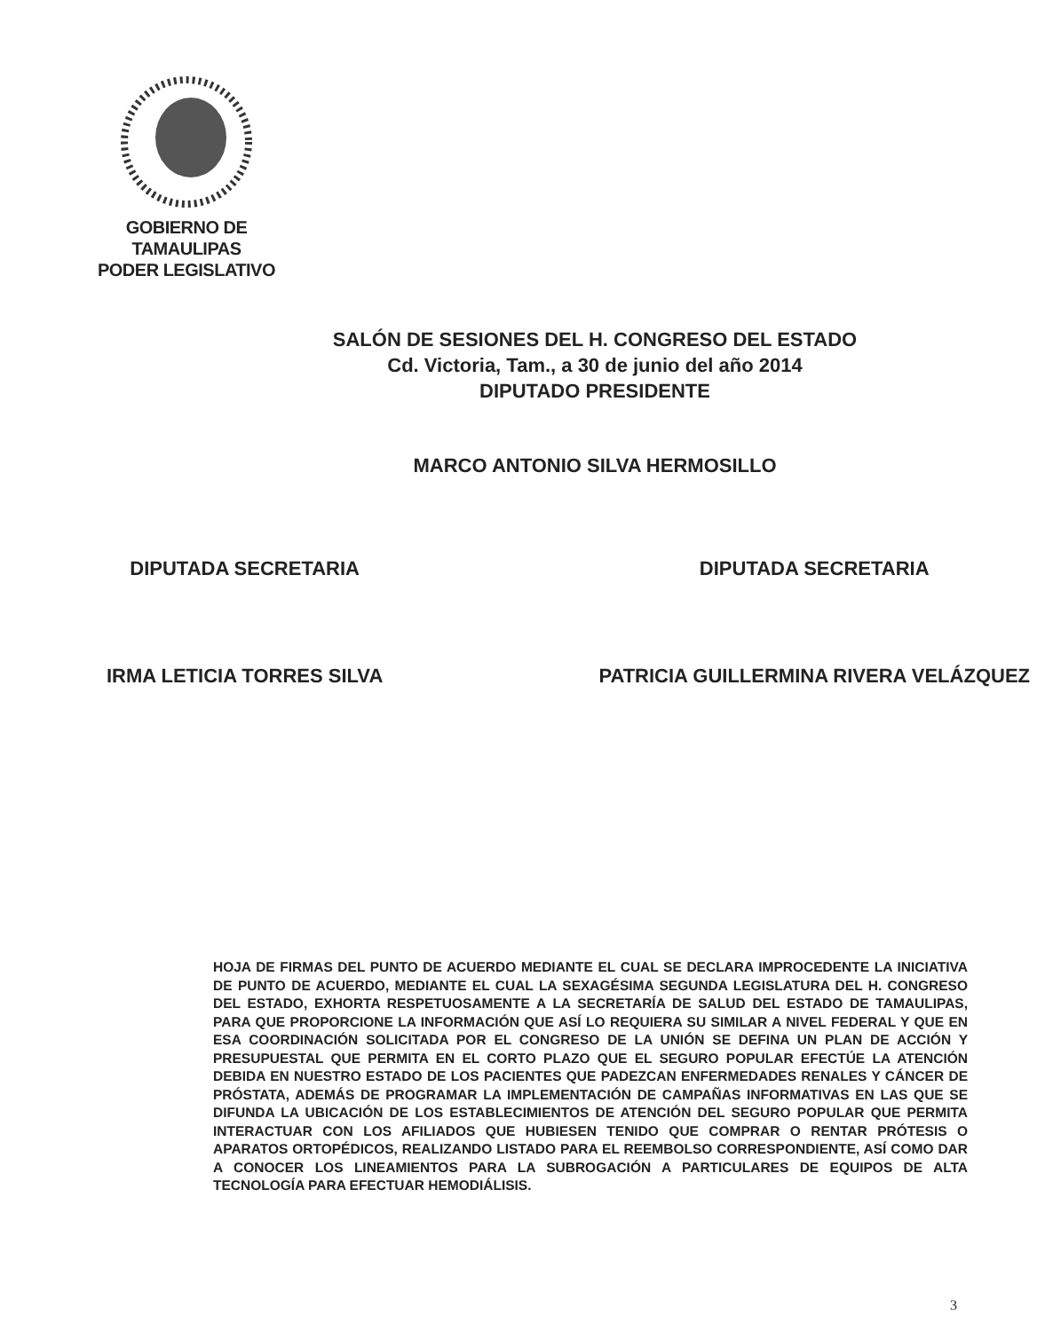GOBIERNO DE TAMAULIPAS
PODER LEGISLATIVO
SALÓN DE SESIONES DEL H. CONGRESO DEL ESTADO
Cd. Victoria, Tam., a 30 de junio del año 2014
DIPUTADO PRESIDENTE
MARCO ANTONIO SILVA HERMOSILLO
DIPUTADA SECRETARIA
IRMA LETICIA TORRES SILVA
DIPUTADA SECRETARIA
PATRICIA GUILLERMINA RIVERA VELÁZQUEZ
HOJA DE FIRMAS DEL PUNTO DE ACUERDO MEDIANTE EL CUAL SE DECLARA IMPROCEDENTE LA INICIATIVA DE PUNTO DE ACUERDO, MEDIANTE EL CUAL LA SEXAGÉSIMA SEGUNDA LEGISLATURA DEL H. CONGRESO DEL ESTADO, EXHORTA RESPETUOSAMENTE A LA SECRETARÍA DE SALUD DEL ESTADO DE TAMAULIPAS, PARA QUE PROPORCIONE LA INFORMACIÓN QUE ASÍ LO REQUIERA SU SIMILAR A NIVEL FEDERAL Y QUE EN ESA COORDINACIÓN SOLICITADA POR EL CONGRESO DE LA UNIÓN SE DEFINA UN PLAN DE ACCIÓN Y PRESUPUESTAL QUE PERMITA EN EL CORTO PLAZO QUE EL SEGURO POPULAR EFECTÚE LA ATENCIÓN DEBIDA EN NUESTRO ESTADO DE LOS PACIENTES QUE PADEZCAN ENFERMEDADES RENALES Y CÁNCER DE PRÓSTATA, ADEMÁS DE PROGRAMAR LA IMPLEMENTACIÓN DE CAMPAÑAS INFORMATIVAS EN LAS QUE SE DIFUNDA LA UBICACIÓN DE LOS ESTABLECIMIENTOS DE ATENCIÓN DEL SEGURO POPULAR QUE PERMITA INTERACTUAR CON LOS AFILIADOS QUE HUBIESEN TENIDO QUE COMPRAR O RENTAR PRÓTESIS O APARATOS ORTOPÉDICOS, REALIZANDO LISTADO PARA EL REEMBOLSO CORRESPONDIENTE, ASÍ COMO DAR A CONOCER LOS LINEAMIENTOS PARA LA SUBROGACIÓN A PARTICULARES DE EQUIPOS DE ALTA TECNOLOGÍA PARA EFECTUAR HEMODIÁLISIS.
3